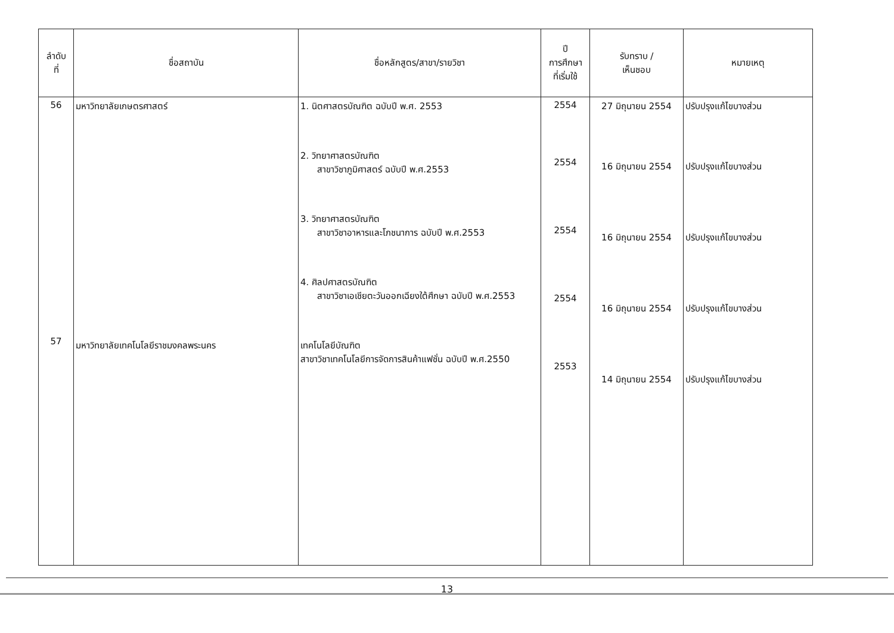| ลำดับ ที่ | ชื่อสถาบัน | ชื่อหลักสูตร/สาขา/รายวิชา | ปี การศึกษา ที่เริ่มใช้ | รับทราบ / เห็นชอบ | หมายเหตุ |
| --- | --- | --- | --- | --- | --- |
| 56 57 | มหาวิทยาลัยเกษตรศาสตร์ มหาวิทยาลัยเทคโนโลยีราชมงคลพระนคร | 1. นิตศาสตรบัณฑิต ฉบับปี พ.ศ. 2553 2. วิทยาศาสตรบัณฑิต สาขาวิชาภูมิศาสตร์ ฉบับปี พ.ศ.2553 3. วิทยาศาสตรบัณฑิต สาขาวิชาอาหารและโภชนาการ ฉบับปี พ.ศ.2553 4. ศิลปศาสตรบัณฑิต สาขาวิชาเอเชียตะวันออกเฉียงใต้ศึกษา ฉบับปี พ.ศ.2553 เทคโนโลยีบัณฑิต สาขาวิชาเทคโนโลยีการจัดการสินค้าแฟชั่น ฉบับปี พ.ศ.2550 | 2554 2554 2554 2554 2553 | 27 มิถุนายน 2554 16 มิถุนายน 2554 16 มิถุนายน 2554 16 มิถุนายน 2554 14 มิถุนายน 2554 | ปรับปรุงแก้ไขบางส่วน ปรับปรุงแก้ไขบางส่วน ปรับปรุงแก้ไขบางส่วน ปรับปรุงแก้ไขบางส่วน ปรับปรุงแก้ไขบางส่วน |
13